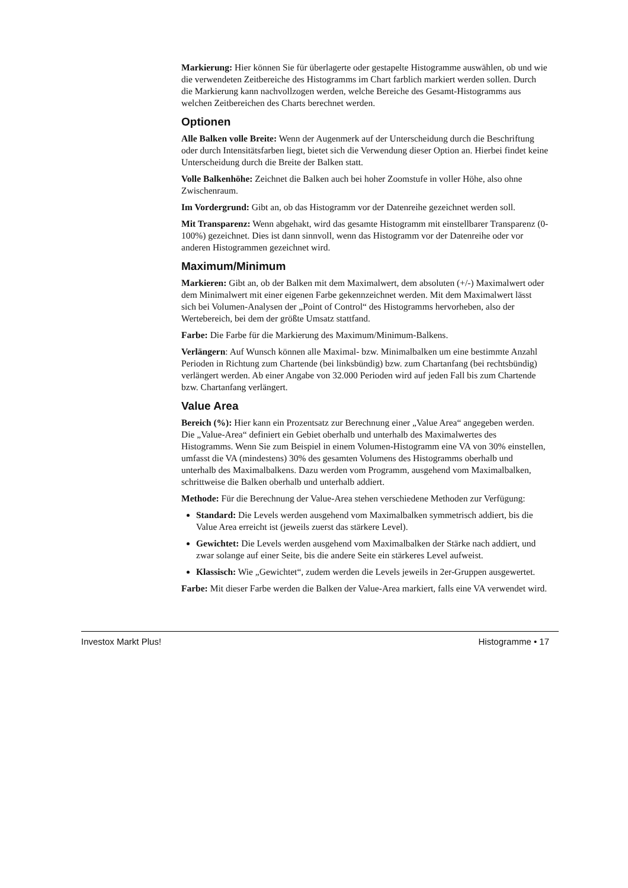Markierung: Hier können Sie für überlagerte oder gestapelte Histogramme auswählen, ob und wie die verwendeten Zeitbereiche des Histogramms im Chart farblich markiert werden sollen. Durch die Markierung kann nachvollzogen werden, welche Bereiche des Gesamt-Histogramms aus welchen Zeitbereichen des Charts berechnet werden.
Optionen
Alle Balken volle Breite: Wenn der Augenmerk auf der Unterscheidung durch die Beschriftung oder durch Intensitätsfarben liegt, bietet sich die Verwendung dieser Option an. Hierbei findet keine Unterscheidung durch die Breite der Balken statt.
Volle Balkenhöhe: Zeichnet die Balken auch bei hoher Zoomstufe in voller Höhe, also ohne Zwischenraum.
Im Vordergrund: Gibt an, ob das Histogramm vor der Datenreihe gezeichnet werden soll.
Mit Transparenz: Wenn abgehakt, wird das gesamte Histogramm mit einstellbarer Transparenz (0-100%) gezeichnet. Dies ist dann sinnvoll, wenn das Histogramm vor der Datenreihe oder vor anderen Histogrammen gezeichnet wird.
Maximum/Minimum
Markieren: Gibt an, ob der Balken mit dem Maximalwert, dem absoluten (+/-) Maximalwert oder dem Minimalwert mit einer eigenen Farbe gekennzeichnet werden. Mit dem Maximalwert lässt sich bei Volumen-Analysen der „Point of Control“ des Histogramms hervorheben, also der Wertebereich, bei dem der größte Umsatz stattfand.
Farbe: Die Farbe für die Markierung des Maximum/Minimum-Balkens.
Verlängern: Auf Wunsch können alle Maximal- bzw. Minimalbalken um eine bestimmte Anzahl Perioden in Richtung zum Chartende (bei linksbündig) bzw. zum Chartanfang (bei rechtsbündig) verlängert werden. Ab einer Angabe von 32.000 Perioden wird auf jeden Fall bis zum Chartende bzw. Chartanfang verlängert.
Value Area
Bereich (%): Hier kann ein Prozentsatz zur Berechnung einer „Value Area“ angegeben werden. Die „Value-Area“ definiert ein Gebiet oberhalb und unterhalb des Maximalwertes des Histogramms. Wenn Sie zum Beispiel in einem Volumen-Histogramm eine VA von 30% einstellen, umfasst die VA (mindestens) 30% des gesamten Volumens des Histogramms oberhalb und unterhalb des Maximalbalkens. Dazu werden vom Programm, ausgehend vom Maximalbalken, schrittweise die Balken oberhalb und unterhalb addiert.
Methode: Für die Berechnung der Value-Area stehen verschiedene Methoden zur Verfügung:
Standard: Die Levels werden ausgehend vom Maximalbalken symmetrisch addiert, bis die Value Area erreicht ist (jeweils zuerst das stärkere Level).
Gewichtet: Die Levels werden ausgehend vom Maximalbalken der Stärke nach addiert, und zwar solange auf einer Seite, bis die andere Seite ein stärkeres Level aufweist.
Klassisch: Wie „Gewichtet“, zudem werden die Levels jeweils in 2er-Gruppen ausgewertet.
Farbe: Mit dieser Farbe werden die Balken der Value-Area markiert, falls eine VA verwendet wird.
Investox Markt Plus! Histogramme • 17